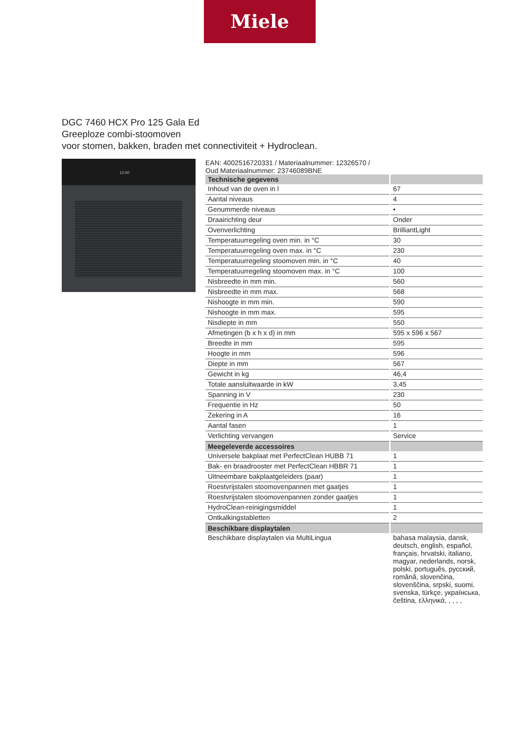Miele
DGC 7460 HCX Pro 125 Gala Ed
Greeploze combi-stoomoven
voor stomen, bakken, braden met connectiviteit + Hydroclean.
12:00
EAN: 4002516720331 / Materiaalnummer: 12326570 /
Oud Materiaalnummer: 23746089BNE
| Technische gegevens | |
| --- | --- |
| Inhoud van de oven in l | 67 |
| Aantal niveaus | 4 |
| Genummerde niveaus | • |
| Draairichting deur | Onder |
| Ovenverlichting | BrilliantLight |
| Temperatuurregeling oven min. in °C | 30 |
| Temperatuurregeling oven max. in °C | 230 |
| Temperatuurregeling stoomoven min. in °C | 40 |
| Temperatuurregeling stoomoven max. in °C | 100 |
| Nisbreedte in mm min. | 560 |
| Nisbreedte in mm max. | 568 |
| Nishoogte in mm min. | 590 |
| Nishoogte in mm max. | 595 |
| Nisdiepte in mm | 550 |
| Afmetingen (b x h x d) in mm | 595 x 596 x 567 |
| Breedte in mm | 595 |
| Hoogte in mm | 596 |
| Diepte in mm | 567 |
| Gewicht in kg | 46,4 |
| Totale aansluitwaarde in kW | 3,45 |
| Spanning in V | 230 |
| Frequentie in Hz | 50 |
| Zekering in A | 16 |
| Aantal fasen | 1 |
| Verlichting vervangen | Service |
| Meegeleverde accessoires | |
| Universele bakplaat met PerfectClean HUBB 71 | 1 |
| Bak- en braadrooster met PerfectClean HBBR 71 | 1 |
| Uitneembare bakplaatgeleiders (paar) | 1 |
| Roestvrijstalen stoomovenpannen met gaatjes | 1 |
| Roestvrijstalen stoomovenpannen zonder gaatjes | 1 |
| HydroClean-reinigingsmiddel | 1 |
| Ontkalkingstabletten | 2 |
| Beschikbare displaytalen | |
| Beschikbare displaytalen via MultiLingua | bahasa malaysia, dansk, deutsch, english, español, français, hrvatski, italiano, magyar, nederlands, norsk, polski, português, русский, română, slovenčina, slovenščina, srpski, suomi, svenska, türkçe, українська, čeština, ελληνικά, , , , , |